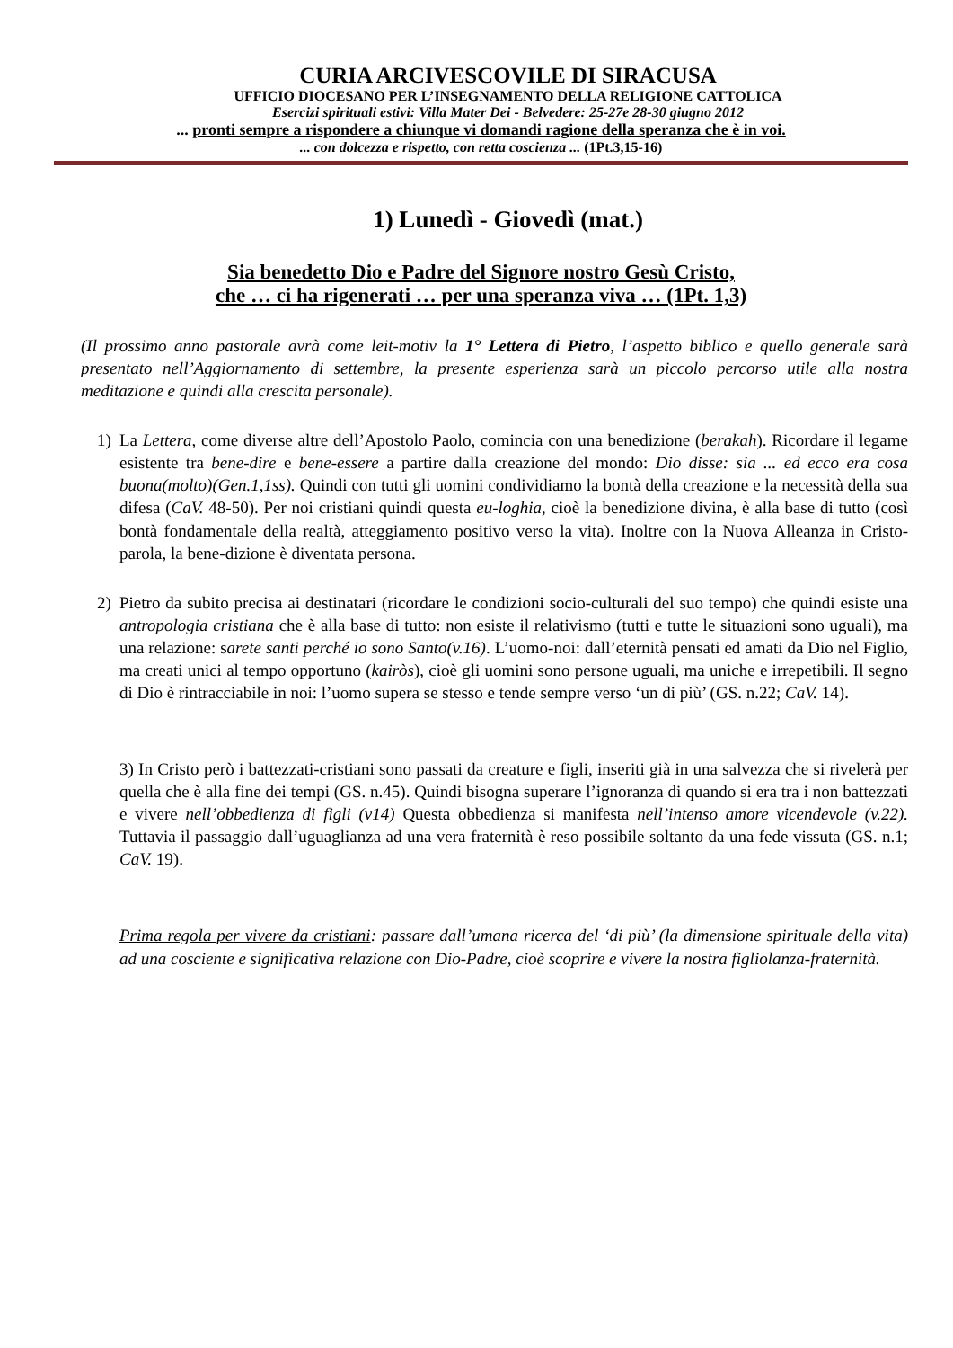CURIA ARCIVESCOVILE DI SIRACUSA
UFFICIO DIOCESANO PER L’INSEGNAMENTO DELLA RELIGIONE CATTOLICA
Esercizi spirituali estivi: Villa Mater Dei - Belvedere: 25-27e 28-30 giugno 2012
... pronti sempre a rispondere a chiunque vi domandi ragione della speranza che è in voi.
... con dolcezza e rispetto, con retta coscienza ... (1Pt.3,15-16)
1) Lunedì - Giovedì (mat.)
Sia benedetto Dio e Padre del Signore nostro Gesù Cristo,
che … ci ha rigenerati … per una speranza viva … (1Pt. 1,3)
(Il prossimo anno pastorale avrà come leit-motiv la 1° Lettera di Pietro, l’aspetto biblico e quello generale sarà presentato nell’Aggiornamento di settembre, la presente esperienza sarà un piccolo percorso utile alla nostra meditazione e quindi alla crescita personale).
1) La Lettera, come diverse altre dell’Apostolo Paolo, comincia con una benedizione (berakah). Ricordare il legame esistente tra bene-dire e bene-essere a partire dalla creazione del mondo: Dio disse: sia ... ed ecco era cosa buona(molto)(Gen.1,1ss). Quindi con tutti gli uomini condividiamo la bontà della creazione e la necessità della sua difesa (CaV. 48-50). Per noi cristiani quindi questa eu-loghia, cioè la benedizione divina, è alla base di tutto (così bontà fondamentale della realtà, atteggiamento positivo verso la vita). Inoltre con la Nuova Alleanza in Cristo-parola, la bene-dizione è diventata persona.
2) Pietro da subito precisa ai destinatari (ricordare le condizioni socio-culturali del suo tempo) che quindi esiste una antropologia cristiana che è alla base di tutto: non esiste il relativismo (tutti e tutte le situazioni sono uguali), ma una relazione: sarete santi perché io sono Santo(v.16). L’uomo-noi: dall’eternità pensati ed amati da Dio nel Figlio, ma creati unici al tempo opportuno (kairòs), cioè gli uomini sono persone uguali, ma uniche e irrepetibili. Il segno di Dio è rintracciabile in noi: l’uomo supera se stesso e tende sempre verso ‘un di più’ (GS. n.22; CaV. 14).
3) In Cristo però i battezzati-cristiani sono passati da creature e figli, inseriti già in una salvezza che si rivelerà per quella che è alla fine dei tempi (GS. n.45). Quindi bisogna superare l’ignoranza di quando si era tra i non battezzati e vivere nell’obbedienza di figli (v14) Questa obbedienza si manifesta nell’intenso amore vicendevole (v.22). Tuttavia il passaggio dall’uguaglianza ad una vera fraternità è reso possibile soltanto da una fede vissuta (GS. n.1; CaV. 19).
Prima regola per vivere da cristiani: passare dall’umana ricerca del ‘di più’ (la dimensione spirituale della vita) ad una cosciente e significativa relazione con Dio-Padre, cioè scoprire e vivere la nostra figliolanza-fraternità.